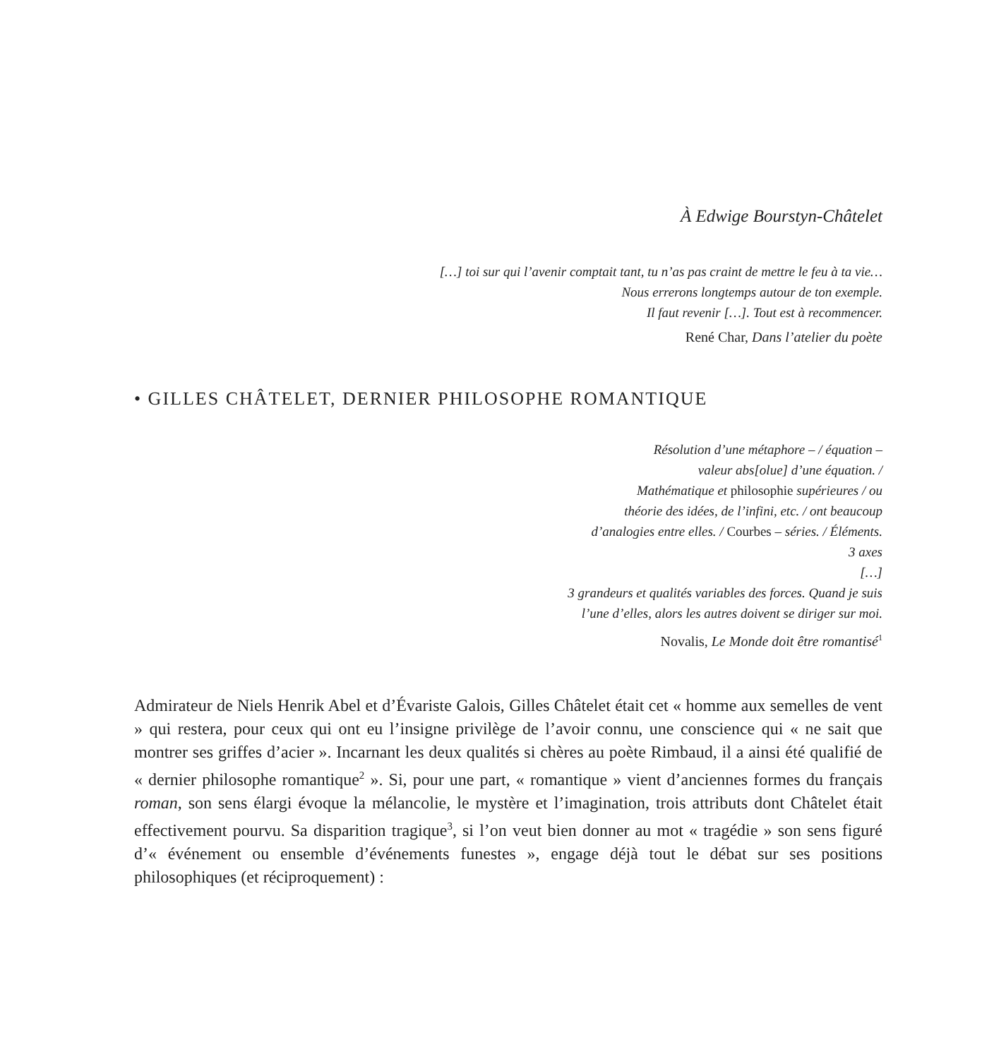À Edwige Bourstyn-Châtelet
[…] toi sur qui l’avenir comptait tant, tu n’as pas craint de mettre le feu à ta vie…
Nous errerons longtemps autour de ton exemple.
Il faut revenir […]. Tout est à recommencer.
René Char, Dans l’atelier du poète
• GILLES CHÂTELET, DERNIER PHILOSOPHE ROMANTIQUE
Résolution d’une métaphore – / équation –
valeur abs[olue] d’une équation. /
Mathématique et philosophie supérieures / ou
théorie des idées, de l’infini, etc. / ont beaucoup
d’analogies entre elles. / Courbes – séries. / Éléments.
3 axes
[…]
3 grandeurs et qualités variables des forces. Quand je suis
l’une d’elles, alors les autres doivent se diriger sur moi.
Novalis, Le Monde doit être romantisé<sup>1</sup>
Admirateur de Niels Henrik Abel et d’Évariste Galois, Gilles Châtelet était cet « homme aux semelles de vent » qui restera, pour ceux qui ont eu l’insigne privilège de l’avoir connu, une conscience qui « ne sait que montrer ses griffes d’acier ». Incarnant les deux qualités si chères au poète Rimbaud, il a ainsi été qualifié de « dernier philosophe romantique<sup>2</sup> ». Si, pour une part, « romantique » vient d’anciennes formes du français roman, son sens élargi évoque la mélancolie, le mystère et l’imagination, trois attributs dont Châtelet était effectivement pourvu. Sa disparition tragique<sup>3</sup>, si l’on veut bien donner au mot « tragédie » son sens figuré d’« événement ou ensemble d’événements funestes », engage déjà tout le débat sur ses positions philosophiques (et réciproquement) :